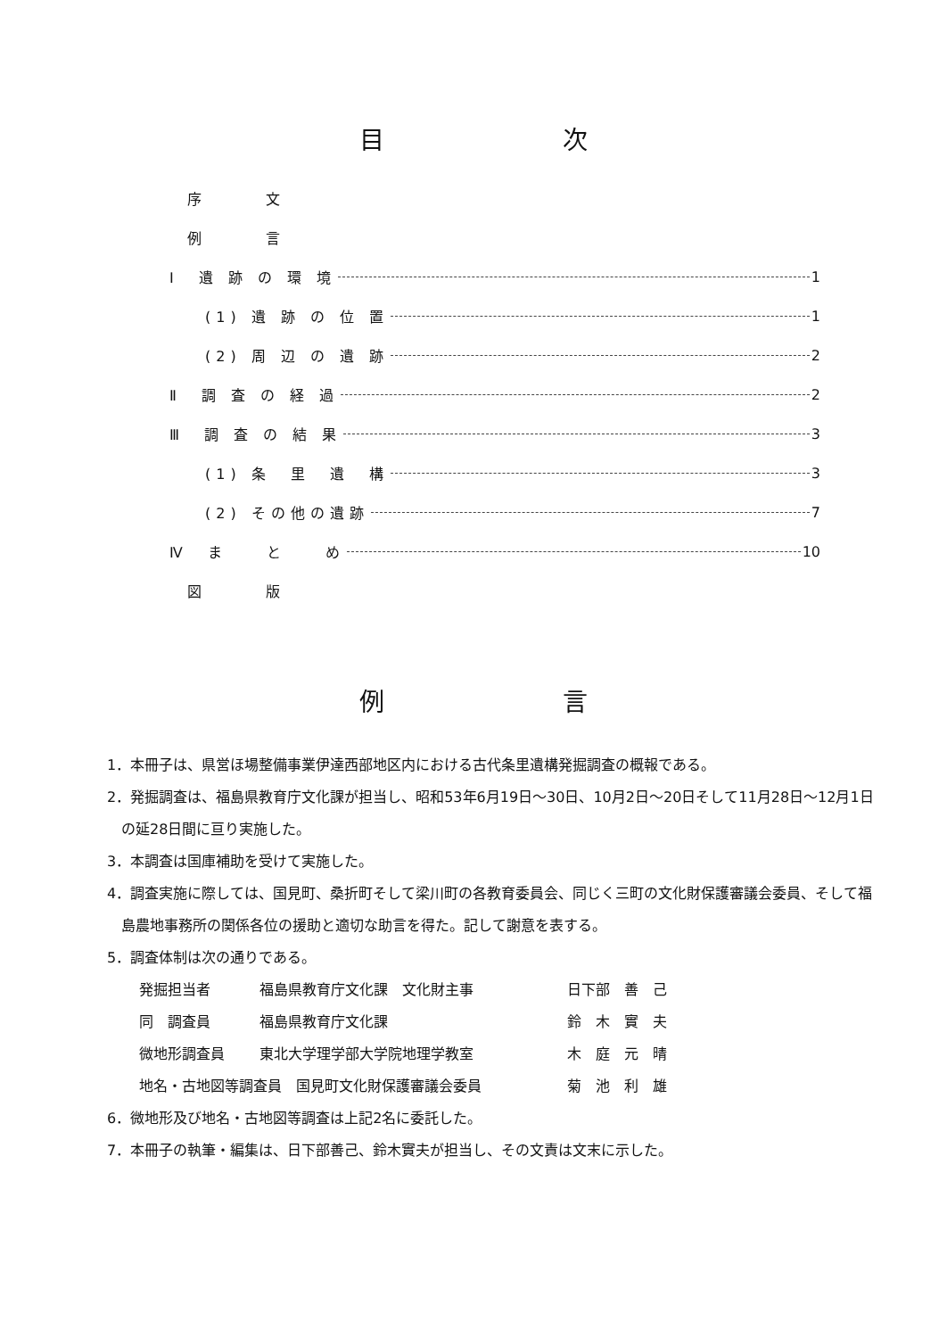目次
序　　　文
例　　　言
Ⅰ　遺 跡 の 環 境 1
(1) 遺 跡 の 位 置 1
(2) 周 辺 の 遺 跡 2
Ⅱ　調 査 の 経 過 2
Ⅲ　調 査 の 結 果 3
(1) 条　里　遺　構 3
(2) その他の遺跡 7
Ⅳ　ま　　と　　め 10
図　　　版
例言
1．本冊子は、県営ほ場整備事業伊達西部地区内における古代条里遺構発掘調査の概報である。
2．発掘調査は、福島県教育庁文化課が担当し、昭和53年6月19日～30日、10月2日～20日そして11月28日～12月1日の延28日間に亘り実施した。
3．本調査は国庫補助を受けて実施した。
4．調査実施に際しては、国見町、桑折町そして梁川町の各教育委員会、同じく三町の文化財保護審議会委員、そして福島農地事務所の関係各位の援助と適切な助言を得た。記して謝意を表する。
5．調査体制は次の通りである。
発掘担当者 福島県教育庁文化課　文化財主事 日下部　善　己
同　調査員 福島県教育庁文化課 鈴　木　實　夫
微地形調査員 東北大学理学部大学院地理学教室 木　庭　元　晴
地名・古地図等調査員　国見町文化財保護審議会委員 菊　池　利　雄
6．微地形及び地名・古地図等調査は上記2名に委託した。
7．本冊子の執筆・編集は、日下部善己、鈴木實夫が担当し、その文責は文末に示した。